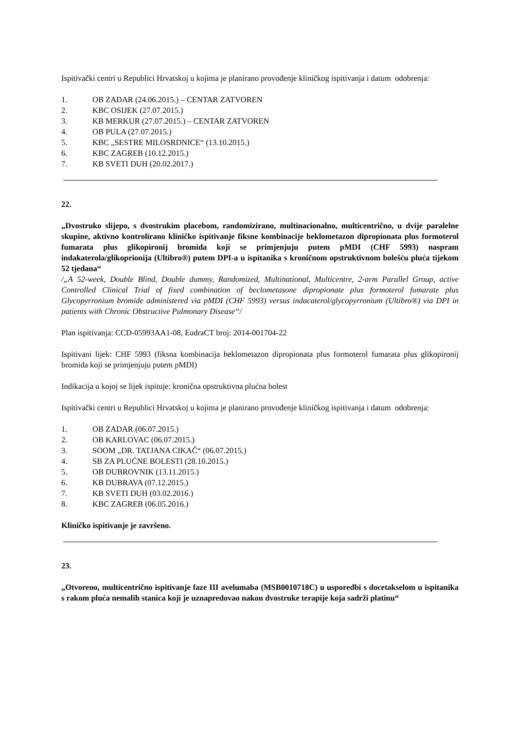Ispitivački centri u Republici Hrvatskoj u kojima je planirano provođenje kliničkog ispitivanja i datum odobrenja:
1. OB ZADAR (24.06.2015.) – CENTAR ZATVOREN
2. KBC OSIJEK (27.07.2015.)
3. KB MERKUR (27.07.2015.) – CENTAR ZATVOREN
4. OB PULA (27.07.2015.)
5. KBC „SESTRE MILOSRDNICE“ (13.10.2015.)
6. KBC ZAGREB (10.12.2015.)
7. KB SVETI DUH (20.02.2017.)
22.
„Dvostruko slijepo, s dvostrukim placebom, randomizirano, multinacionalno, multicentrično, u dvije paralelne skupine, aktivno kontrolirano kliničko ispitivanje fiksne kombinacije beklometazon dipropionata plus formoterol fumarata plus glikopironij bromida koji se primjenjuju putem pMDI (CHF 5993) naspram indakaterola/glikoprionija (Ultibro®) putem DPI-a u ispitanika s kroničnom opstruktivnom bolešću pluća tijekom 52 tjedana“
/„A 52-week, Double Blind, Double dummy, Randomized, Multinational, Multicentre, 2-arm Parallel Group, active Controlled Clinical Trial of fixed combination of beclometasone dipropionate plus formoterol fumarate plus Glycopyrronium bromide administered via pMDI (CHF 5993) versus indacaterol/glycopyrronium (Ultibro®) via DPI in patients with Chronic Obstructive Pulmonary Disease“/
Plan ispitivanja: CCD-05993AA1-08, EudraCT broj: 2014-001704-22
Ispitivani lijek: CHF 5993 (fiksna kombinacija beklometazon dipropionata plus formoterol fumarata plus glikopironij bromida koji se primjenjuju putem pMDI)
Indikacija u kojoj se lijek ispituje: kronična opstruktivna plućna bolest
Ispitivački centri u Republici Hrvatskoj u kojima je planirano provođenje kliničkog ispitivanja i datum odobrenja:
1. OB ZADAR (06.07.2015.)
2. OB KARLOVAC (06.07.2015.)
3. SOOM „DR. TATJANA CIKAČ“ (06.07.2015.)
4. SB ZA PLUĆNE BOLESTI (28.10.2015.)
5. OB DUBROVNIK (13.11.2015.)
6. KB DUBRAVA (07.12.2015.)
7. KB SVETI DUH (03.02.2016.)
8. KBC ZAGREB (06.05.2016.)
Kliničko ispitivanje je završeno.
23.
„Otvoreno, multicentrično ispitivanje faze III avelumaba (MSB0010718C) u usporedbi s docetakselom u ispitanika s rakom pluća nemalih stanica koji je uznapredovao nakon dvostruke terapije koja sadrži platinu“